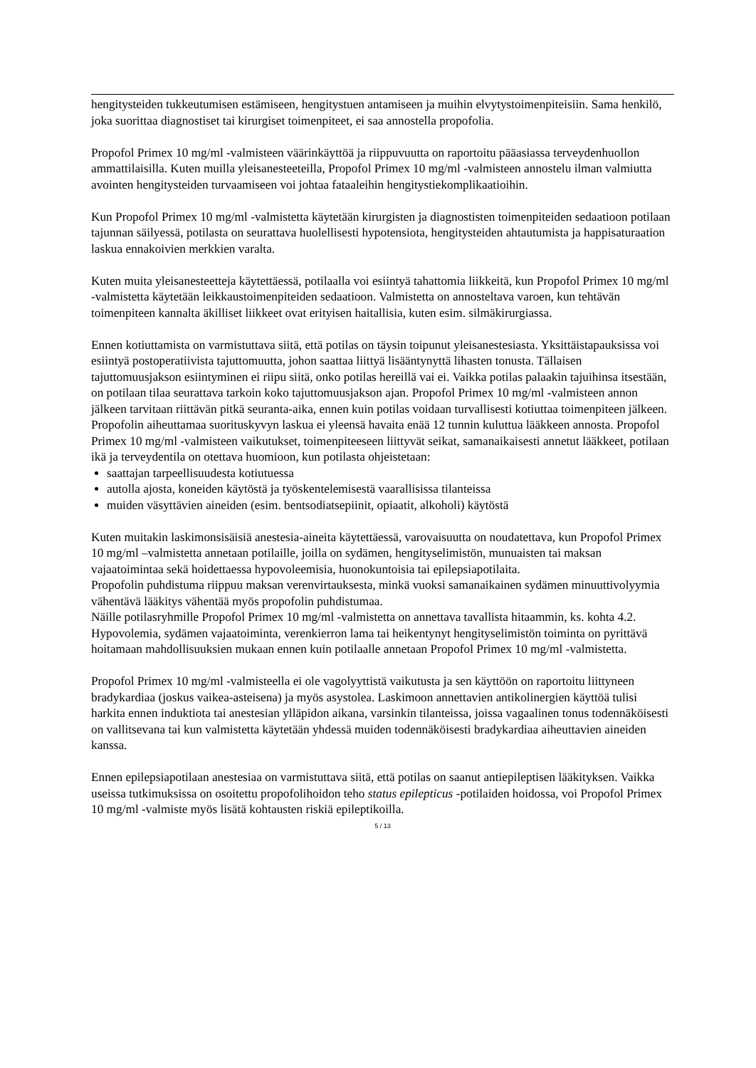hengitysteiden tukkeutumisen estämiseen, hengitystuen antamiseen ja muihin elvytystoimenpiteisiin. Sama henkilö, joka suorittaa diagnostiset tai kirurgiset toimenpiteet, ei saa annostella propofolia.
Propofol Primex 10 mg/ml -valmisteen väärinkäyttöä ja riippuvuutta on raportoitu pääasiassa terveydenhuollon ammattilaisilla. Kuten muilla yleisanesteeteilla, Propofol Primex 10 mg/ml -valmisteen annostelu ilman valmiutta avointen hengitysteiden turvaamiseen voi johtaa fataaleihin hengitystiekomplikaatioihin.
Kun Propofol Primex 10 mg/ml -valmistetta käytetään kirurgisten ja diagnostisten toimenpiteiden sedaatioon potilaan tajunnan säilyessä, potilasta on seurattava huolellisesti hypotensiota, hengitysteiden ahtautumista ja happisaturaation laskua ennakoivien merkkien varalta.
Kuten muita yleisanesteetteja käytettäessä, potilaalla voi esiintyä tahattomia liikkeitä, kun Propofol Primex 10 mg/ml -valmistetta käytetään leikkaustoimenpiteiden sedaatioon. Valmistetta on annosteltava varoen, kun tehtävän toimenpiteen kannalta äkilliset liikkeet ovat erityisen haitallisia, kuten esim. silmäkirurgiassa.
Ennen kotiuttamista on varmistuttava siitä, että potilas on täysin toipunut yleisanestesiasta. Yksittäistapauksissa voi esiintyä postoperatiivista tajuttomuutta, johon saattaa liittyä lisääntynyttä lihasten tonusta. Tällaisen tajuttomuusjakson esiintyminen ei riipu siitä, onko potilas hereillä vai ei. Vaikka potilas palaakin tajuihinsa itsestään, on potilaan tilaa seurattava tarkoin koko tajuttomuusjakson ajan. Propofol Primex 10 mg/ml -valmisteen annon jälkeen tarvitaan riittävän pitkä seuranta-aika, ennen kuin potilas voidaan turvallisesti kotiuttaa toimenpiteen jälkeen.
Propofolin aiheuttamaa suorituskyvyn laskua ei yleensä havaita enää 12 tunnin kuluttua lääkkeen annosta. Propofol Primex 10 mg/ml -valmisteen vaikutukset, toimenpiteeseen liittyvät seikat, samanaikaisesti annetut lääkkeet, potilaan ikä ja terveydentila on otettava huomioon, kun potilasta ohjeistetaan:
saattajan tarpeellisuudesta kotiutuessa
autolla ajosta, koneiden käytöstä ja työskentelemisestä vaarallisissa tilanteissa
muiden väsyttävien aineiden (esim. bentsodiatsepiinit, opiaatit, alkoholi) käytöstä
Kuten muitakin laskimonsisäisiä anestesia-aineita käytettäessä, varovaisuutta on noudatettava, kun Propofol Primex 10 mg/ml –valmistetta annetaan potilaille, joilla on sydämen, hengityselimistön, munuaisten tai maksan vajaatoimintaa sekä hoidettaessa hypovoleemisia, huonokuntoisia tai epilepsiapotilaita.
Propofolin puhdistuma riippuu maksan verenvirtauksesta, minkä vuoksi samanaikainen sydämen minuuttivolyymia vähentävä lääkitys vähentää myös propofolin puhdistumaa.
Näille potilasryhmille Propofol Primex 10 mg/ml -valmistetta on annettava tavallista hitaammin, ks. kohta 4.2. Hypovolemia, sydämen vajaatoiminta, verenkierron lama tai heikentynyt hengityselimistön toiminta on pyrittävä hoitamaan mahdollisuuksien mukaan ennen kuin potilaalle annetaan Propofol Primex 10 mg/ml -valmistetta.
Propofol Primex 10 mg/ml -valmisteella ei ole vagolyyttistä vaikutusta ja sen käyttöön on raportoitu liittyneen bradykardiaa (joskus vaikea-asteisena) ja myös asystolea. Laskimoon annettavien antikolinergien käyttöä tulisi harkita ennen induktiota tai anestesian ylläpidon aikana, varsinkin tilanteissa, joissa vagaalinen tonus todennäköisesti on vallitsevana tai kun valmistetta käytetään yhdessä muiden todennäköisesti bradykardiaa aiheuttavien aineiden kanssa.
Ennen epilepsiapotilaan anestesiaa on varmistuttava siitä, että potilas on saanut antiepileptisen lääkityksen. Vaikka useissa tutkimuksissa on osoitettu propofolihoidon teho status epilepticus -potilaiden hoidossa, voi Propofol Primex 10 mg/ml -valmiste myös lisätä kohtausten riskiä epileptikoilla.
5 / 13